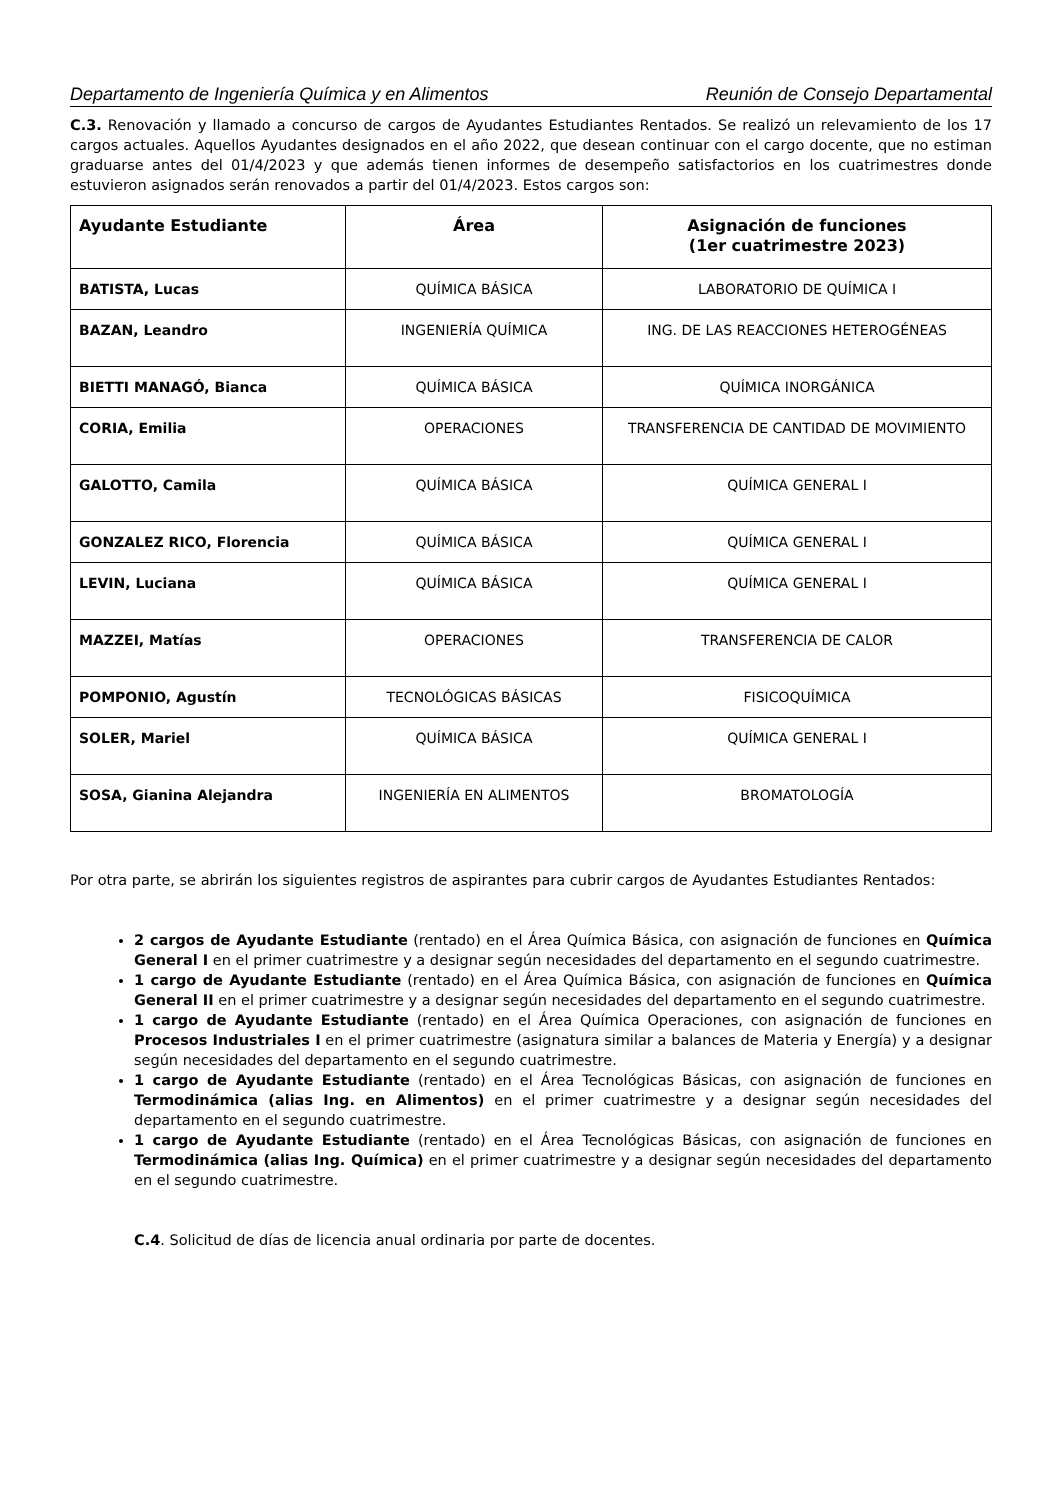Departamento de Ingeniería Química y en Alimentos Reunión de Consejo Departamental
C.3. Renovación y llamado a concurso de cargos de Ayudantes Estudiantes Rentados. Se realizó un relevamiento de los 17 cargos actuales. Aquellos Ayudantes designados en el año 2022, que desean continuar con el cargo docente, que no estiman graduarse antes del 01/4/2023 y que además tienen informes de desempeño satisfactorios en los cuatrimestres donde estuvieron asignados serán renovados a partir del 01/4/2023. Estos cargos son:
| Ayudante Estudiante | Área | Asignación de funciones (1er cuatrimestre 2023) |
| --- | --- | --- |
| BATISTA, Lucas | QUÍMICA BÁSICA | LABORATORIO DE QUÍMICA I |
| BAZAN, Leandro | INGENIERÍA QUÍMICA | ING. DE LAS REACCIONES HETEROGÉNEAS |
| BIETTI MANAGÓ, Bianca | QUÍMICA BÁSICA | QUÍMICA INORGÁNICA |
| CORIA, Emilia | OPERACIONES | TRANSFERENCIA DE CANTIDAD DE MOVIMIENTO |
| GALOTTO, Camila | QUÍMICA BÁSICA | QUÍMICA GENERAL I |
| GONZALEZ RICO, Florencia | QUÍMICA BÁSICA | QUÍMICA GENERAL I |
| LEVIN, Luciana | QUÍMICA BÁSICA | QUÍMICA GENERAL I |
| MAZZEI, Matías | OPERACIONES | TRANSFERENCIA DE CALOR |
| POMPONIO, Agustín | TECNOLÓGICAS BÁSICAS | FISICOQUÍMICA |
| SOLER, Mariel | QUÍMICA BÁSICA | QUÍMICA GENERAL I |
| SOSA, Gianina Alejandra | INGENIERÍA EN ALIMENTOS | BROMATOLOGÍA |
Por otra parte, se abrirán los siguientes registros de aspirantes para cubrir cargos de Ayudantes Estudiantes Rentados:
2 cargos de Ayudante Estudiante (rentado) en el Área Química Básica, con asignación de funciones en Química General I en el primer cuatrimestre y a designar según necesidades del departamento en el segundo cuatrimestre.
1 cargo de Ayudante Estudiante (rentado) en el Área Química Básica, con asignación de funciones en Química General II en el primer cuatrimestre y a designar según necesidades del departamento en el segundo cuatrimestre.
1 cargo de Ayudante Estudiante (rentado) en el Área Química Operaciones, con asignación de funciones en Procesos Industriales I en el primer cuatrimestre (asignatura similar a balances de Materia y Energía) y a designar según necesidades del departamento en el segundo cuatrimestre.
1 cargo de Ayudante Estudiante (rentado) en el Área Tecnológicas Básicas, con asignación de funciones en Termodinámica (alias Ing. en Alimentos) en el primer cuatrimestre y a designar según necesidades del departamento en el segundo cuatrimestre.
1 cargo de Ayudante Estudiante (rentado) en el Área Tecnológicas Básicas, con asignación de funciones en Termodinámica (alias Ing. Química) en el primer cuatrimestre y a designar según necesidades del departamento en el segundo cuatrimestre.
C.4. Solicitud de días de licencia anual ordinaria por parte de docentes.